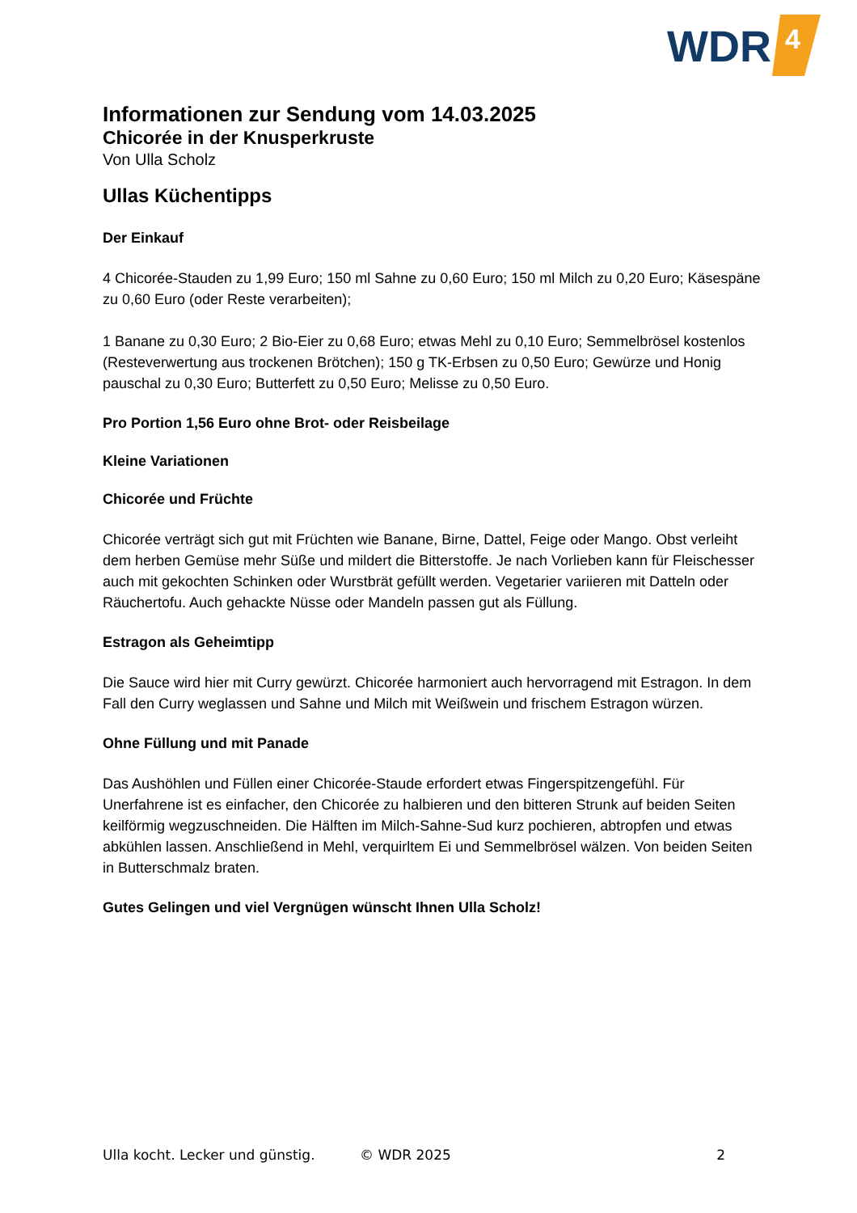WDR
4
Informationen zur Sendung vom 14.03.2025
Chicorée in der Knusperkruste
Von Ulla Scholz
Ullas Küchentipps
Der Einkauf
4 Chicorée-Stauden zu 1,99 Euro; 150 ml Sahne zu 0,60 Euro; 150 ml Milch zu 0,20 Euro; Käsespäne zu 0,60 Euro (oder Reste verarbeiten);
1 Banane zu 0,30 Euro; 2 Bio-Eier zu 0,68 Euro; etwas Mehl zu 0,10 Euro; Semmelbrösel kostenlos (Resteverwertung aus trockenen Brötchen); 150 g TK-Erbsen zu 0,50 Euro; Gewürze und Honig pauschal zu 0,30 Euro; Butterfett zu 0,50 Euro; Melisse zu 0,50 Euro.
Pro Portion 1,56 Euro ohne Brot- oder Reisbeilage
Kleine Variationen
Chicorée und Früchte
Chicorée verträgt sich gut mit Früchten wie Banane, Birne, Dattel, Feige oder Mango. Obst verleiht dem herben Gemüse mehr Süße und mildert die Bitterstoffe. Je nach Vorlieben kann für Fleischesser auch mit gekochten Schinken oder Wurstbrät gefüllt werden. Vegetarier variieren mit Datteln oder Räuchertofu. Auch gehackte Nüsse oder Mandeln passen gut als Füllung.
Estragon als Geheimtipp
Die Sauce wird hier mit Curry gewürzt. Chicorée harmoniert auch hervorragend mit Estragon. In dem Fall den Curry weglassen und Sahne und Milch mit Weißwein und frischem Estragon würzen.
Ohne Füllung und mit Panade
Das Aushöhlen und Füllen einer Chicorée-Staude erfordert etwas Fingerspitzengefühl. Für Unerfahrene ist es einfacher, den Chicorée zu halbieren und den bitteren Strunk auf beiden Seiten keilförmig wegzuschneiden. Die Hälften im Milch-Sahne-Sud kurz pochieren, abtropfen und etwas abkühlen lassen. Anschließend in Mehl, verquirltem Ei und Semmelbrösel wälzen. Von beiden Seiten in Butterschmalz braten.
Gutes Gelingen und viel Vergnügen wünscht Ihnen Ulla Scholz!
Ulla kocht. Lecker und günstig. © WDR 2025 2